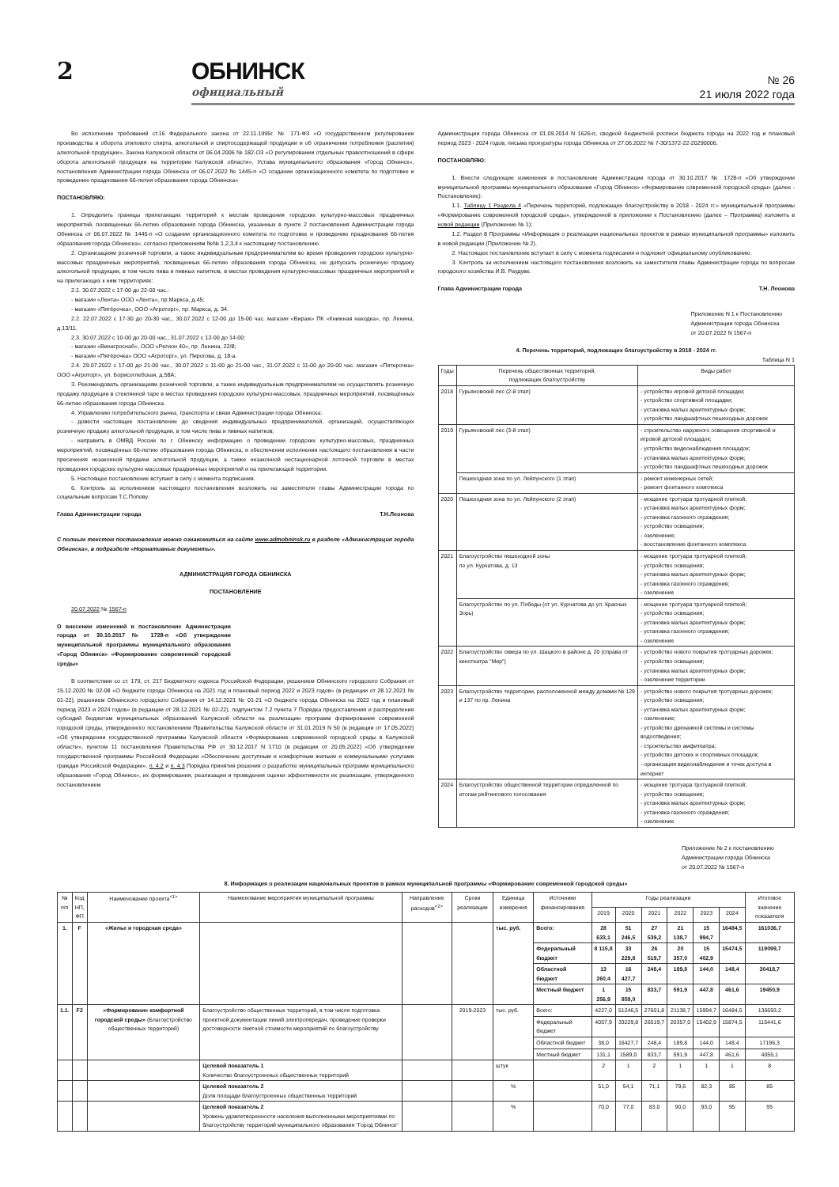2
ОБНИНСК
официальный
№ 26
21 июля 2022 года
Во исполнение требований ст.16 Федерального закона от 22.11.1995г. № 171-ФЗ «О государственном регулировании производства и оборота этилового спирта, алкогольной и спиртосодержащей продукции и об ограничении потребления (распития) алкогольной продукции», Закона Калужской области от 06.04.2006 № 182-ОЗ «О регулировании отдельных правоотношений в сфере оборота алкогольной продукции на территории Калужской области», Устава муниципального образования «Город Обнинск», постановления Администрации города Обнинска от 06.07.2022 № 1445-п «О создании организационного комитета по подготовке и проведению празднования 66-летия образования города Обнинска»
ПОСТАНОВЛЯЮ:
1. Определить границы прилегающих территорий к местам проведения городских культурно-массовых праздничных мероприятий, посвященных 66-летию образования города Обнинска, указанных в пункте 2 постановления Администрации города Обнинска от 06.07.2022 № 1445-п «О создании организационного комитета по подготовке и проведению празднования 66-летия образования города Обнинска», согласно приложениям №№ 1,2,3,4 к настоящему постановлению.
2. Организациям розничной торговли, а также индивидуальным предпринимателям во время проведения городских культурно-массовых праздничных мероприятий, посвященных 66-летию образования города Обнинска, не допускать розничную продажу алкогольной продукции, в том числе пива и пивных напитков, в местах проведения культурно-массовых праздничных мероприятий и на прилегающих к ним территориях:
2.1. 30.07.2022 с 17-00 до 22-00 час.:
- магазин «Лента» ООО «Лента», пр.Маркса, д.45;
- магазин «Пятёрочка», ООО «Агроторг», пр. Маркса, д. 34.
2.2. 22.07.2022 с 17-30 до 20-30 час., 30.07.2022 с 12-00 до 15-00 час. магазин «Вираж» ПК «Книжная находка», пр. Ленина, д.13/11.
2.3. 30.07.2022 с 10-00 до 20-00 час., 31.07.2022 с 12-00 до 14-00:
- магазин «Винагроснаб», ООО «Регион 40», пр. Ленина, 22/8;
- магазин «Пятёрочка» ООО «Агроторг», ул. Пирогова, д. 18-а.
2.4. 29.07.2022 с 17-00 до 21-00 час., 30.07.2022 с 11-00 до 21-00 час., 31.07.2022 с 11-00 до 20-00 час. магазин «Пятерочка» ООО «Агроторг», ул. Борисоглебская, д.58А;
3. Рекомендовать организациям розничной торговли, а также индивидуальным предпринимателям не осуществлять розничную продажу продукции в стеклянной таре в местах проведения городских культурно-массовых, праздничных мероприятий, посвящённых 66-летию образования города Обнинска.
4. Управлению потребительского рынка, транспорта и связи Администрации города Обнинска:
- довести настоящее постановление до сведения индивидуальных предпринимателей, организаций, осуществляющих розничную продажу алкогольной продукции, в том числе пива и пивных напитков;
- направить в ОМВД России по г. Обнинску информацию о проведении городских культурно-массовых, праздничных мероприятий, посвящённых 66-летию образования города Обнинска, и обеспечении исполнения настоящего постановления в части пресечения незаконной продажи алкогольной продукции, а также незаконной нестационарной лоточной торговли в местах проведения городских культурно-массовых праздничных мероприятий и на прилегающей территории.
5. Настоящее постановление вступает в силу с момента подписания.
6. Контроль за исполнением настоящего постановления возложить на заместителя главы Администрации города по социальным вопросам Т.С.Попову.
Глава Администрации города Т.Н.Леонова
С полным текстом постановления можно ознакомиться на сайте www.admobninsk.ru в разделе «Администрация города Обнинска», в подразделе «Нормативные документы».
АДМИНИСТРАЦИЯ ГОРОДА ОБНИНСКА
ПОСТАНОВЛЕНИЕ
20.07.2022 № 1567-п
О внесении изменений в постановление Администрации города от 30.10.2017 № 1728-п «Об утверждении муниципальной программы муниципального образования «Город Обнинск» «Формирование современной городской среды»
В соответствии со ст. 179, ст. 217 Бюджетного кодекса Российской Федерации, решением Обнинского городского Собрания от 15.12.2020 № 02-08 «О бюджете города Обнинска на 2021 год и плановый период 2022 и 2023 годов» (в редакции от 28.12.2021 № 01-22), решением Обнинского городского Собрания от 14.12.2021 № 01-21 «О бюджете города Обнинска на 2022 год и плановый период 2023 и 2024 годов» (в редакции от 28.12.2021 № 02-22), подпунктом 7.2 пункта 7 Порядка предоставления и распределения субсидий бюджетам муниципальных образований Калужской области на реализацию программ формирования современной городской среды, утвержденного постановлением Правительства Калужской области от 31.01.2019 N 50 (в редакции от 17.05.2022) «Об утверждении государственной программы Калужской области «Формирование современной городской среды в Калужской области», пунктом 11 постановления Правительства РФ от 30.12.2017 N 1710 (в редакции от 20.05.2022) «Об утверждении государственной программы Российской Федерации «Обеспечение доступным и комфортным жильем и коммунальными услугами граждан Российской Федерации», п. 4.2 и п. 4.3 Порядка принятия решения о разработке муниципальных программ муниципального образования «Город Обнинск», их формирования, реализации и проведения оценки эффективности их реализации, утвержденного постановлением
Администрации города Обнинска от 01.09.2014 N 1626-п, сводной бюджетной росписи бюджета города на 2022 год и плановый период 2023 - 2024 годов, письма прокуратуры города Обнинска от 27.06.2022 № 7-30/1372-22-20290006,
ПОСТАНОВЛЯЮ:
1. Внести следующие изменения в постановление Администрации города от 30.10.2017 № 1728-п «Об утверждении муниципальной программы муниципального образования «Город Обнинск» «Формирование современной городской среды» (далее - Постановление):
1.1. Таблицу 1 Раздела 4 «Перечень территорий, подлежащих благоустройству в 2018 - 2024 гг.» муниципальной программы «Формирование современной городской среды», утвержденной в приложении к Постановлению (далее – Программа) изложить в новой редакции (Приложение № 1);
1.2. Раздел 8 Программы «Информация о реализации национальных проектов в рамках муниципальной программы» изложить в новой редакции (Приложение № 2).
2. Настоящее постановление вступает в силу с момента подписания и подлежит официальному опубликованию.
3. Контроль за исполнением настоящего постановления возложить на заместителя главы Администрации города по вопросам городского хозяйства И.В. Раудуве.
Глава Администрации города Т.Н. Леонова
Приложение N 1 к Постановлению
Администрации города Обнинска
от 20.07.2022 N 1567-п
4. Перечень территорий, подлежащих благоустройству в 2018 - 2024 гг.
Таблица N 1
| Годы | Перечень общественных территорий, подлежащих благоустройству | Виды работ |
| --- | --- | --- |
| 2018 | Гурьяновский лес (2-й этап) | - устройство игровой детской площадки; - устройство спортивной площадки; - установка малых архитектурных форм; - устройство ландшафтных пешеходных дорожек |
| 2019 | Гурьяновский лес (3-й этап) | - строительство наружного освещения спортивной и игровой детской площадок; - устройство видеонаблюдения площадок; - установка малых архитектурных форм; - устройство ландшафтных пешеходных дорожек |
| | Пешеходная зона по ул. Лейпунского (1 этап) | - ремонт инженерных сетей; - ремонт фонтанного комплекса |
| 2020 | Пешеходная зона по ул. Лейпунского (2 этап) | - мощение тротуара тротуарной плиткой; - установка малых архитектурных форм; - установка газонного ограждения; - устройство освещения; - озеленение; - восстановление фонтанного комплекса |
| 2021 | Благоустройство пешеходной зоны по ул. Курчатова, д. 13 | - мощение тротуара тротуарной плиткой; - устройство освещения; - установка малых архитектурных форм; - установка газонного ограждения; - озеленение |
| | Благоустройство по ул. Победы (от ул. Курчатова до ул. Красных Зорь) | - мощение тротуара тротуарной плиткой; - устройство освещения; - установка малых архитектурных форм; - установка газонного ограждения; - озеленение |
| 2022 | Благоустройство сквера по ул. Шацкого в районе д. 20 (справа от кинотеатра "Мир") | - устройство нового покрытия тротуарных дорожек; - устройство освещения; - установка малых архитектурных форм; - озеленение территории |
| 2023 | Благоустройство территории, расположенной между домами № 129 и 137 по пр. Ленина | - устройство нового покрытия тротуарных дорожек; - устройство освещения; - установка малых архитектурных форм; - озеленение; - устройство дренажной системы и системы водоотведения; - строительство амфитеатра; - устройство детских и спортивных площадок; - организация видеонаблюдения и точек доступа в интернет |
| 2024 | Благоустройство общественной территории определенной по итогам рейтингового голосования | - мощение тротуара тротуарной плиткой; - устройство освещения; - установка малых архитектурных форм; - установка газонного ограждения; - озеленение |
Приложение № 2 к постановлению
Администрации города Обнинска
от 20.07.2022 № 1567-п
8. Информация о реализации национальных проектов в рамках муниципальной программы «Формирование современной городской среды»
| № п/п | Код НП, ФП | Наименование проекта<sup><1></sup> | Наименование мероприятия муниципальной программы | Направление расходов<sup><2></sup> | Сроки реализации | Единица измерения | Источники финансирования | Годы реализации | | | | | | Итоговое значение показателя |
| --- | --- | --- | --- | --- | --- | --- | --- | --- | --- | --- | --- | --- | --- | --- |
| | | | | | | | | 2019 | 2020 | 2021 | 2022 | 2023 | 2024 | |
| 1. | F | «Жилье и городская среда» | | | | тыс. руб. | Всего: | 28 633,1 | 51 246,5 | 27 539,2 | 21 138,7 | 15 994,7 | 16484,5 | 161036,7 |
| | | | | | | | Федеральный бюджет | 8 115,8 | 33 229,8 | 26 519,7 | 20 357,0 | 15 402,9 | 15474,5 | 119099,7 |
| | | | | | | | Областной бюджет | 13 260,4 | 16 427,7 | 248,4 | 189,8 | 144,0 | 148,4 | 30418,7 |
| | | | | | | | Местный бюджет | 1 256,9 | 15 859,0 | 833,7 | 591,9 | 447,8 | 461,6 | 19450,9 |
| 1.1. | F2 | «Формирование комфортной городской среды» (Благоустройство общественных территорий) | Благоустройство общественных территорий, в том числе подготовка проектной документации линий электропередач, проведение проверки достоверности сметной стоимости мероприятий по благоустройству | | 2019-2023 | тыс. руб. | Всего: | 4227,0 | 51246,5 | 27601,8 | 21138,7 | 15994,7 | 16484,5 | 136693,2 |
| | | | | | | | Федеральный бюджет | 4057,9 | 33229,8 | 26519,7 | 20357,0 | 15402,9 | 15874,5 | 115441,6 |
| | | | | | | | Областной бюджет | 38,0 | 16427,7 | 248,4 | 189,8 | 144,0 | 148,4 | 17196,3 |
| | | | | | | | Местный бюджет | 131,1 | 1589,0 | 833,7 | 591,9 | 447,8 | 461,6 | 4055,1 |
| | | | Целевой показатель 1 Количество благоустроенных общественных территорий | | | штук | | 2 | 1 | 2 | 1 | 1 | 1 | 8 |
| | | | Целевой показатель 2 Доля площади благоустроенных общественных территорий | | | % | | 51,0 | 54,1 | 71,1 | 79,6 | 82,3 | 85 | 85 |
| | | | Целевой показатель 2 Уровень удовлетворенности населения выполненными мероприятиями по благоустройству территорий муниципального образования "Город Обнинск" | | | % | | 70,0 | 77,0 | 83,0 | 90,0 | 93,0 | 95 | 95 |